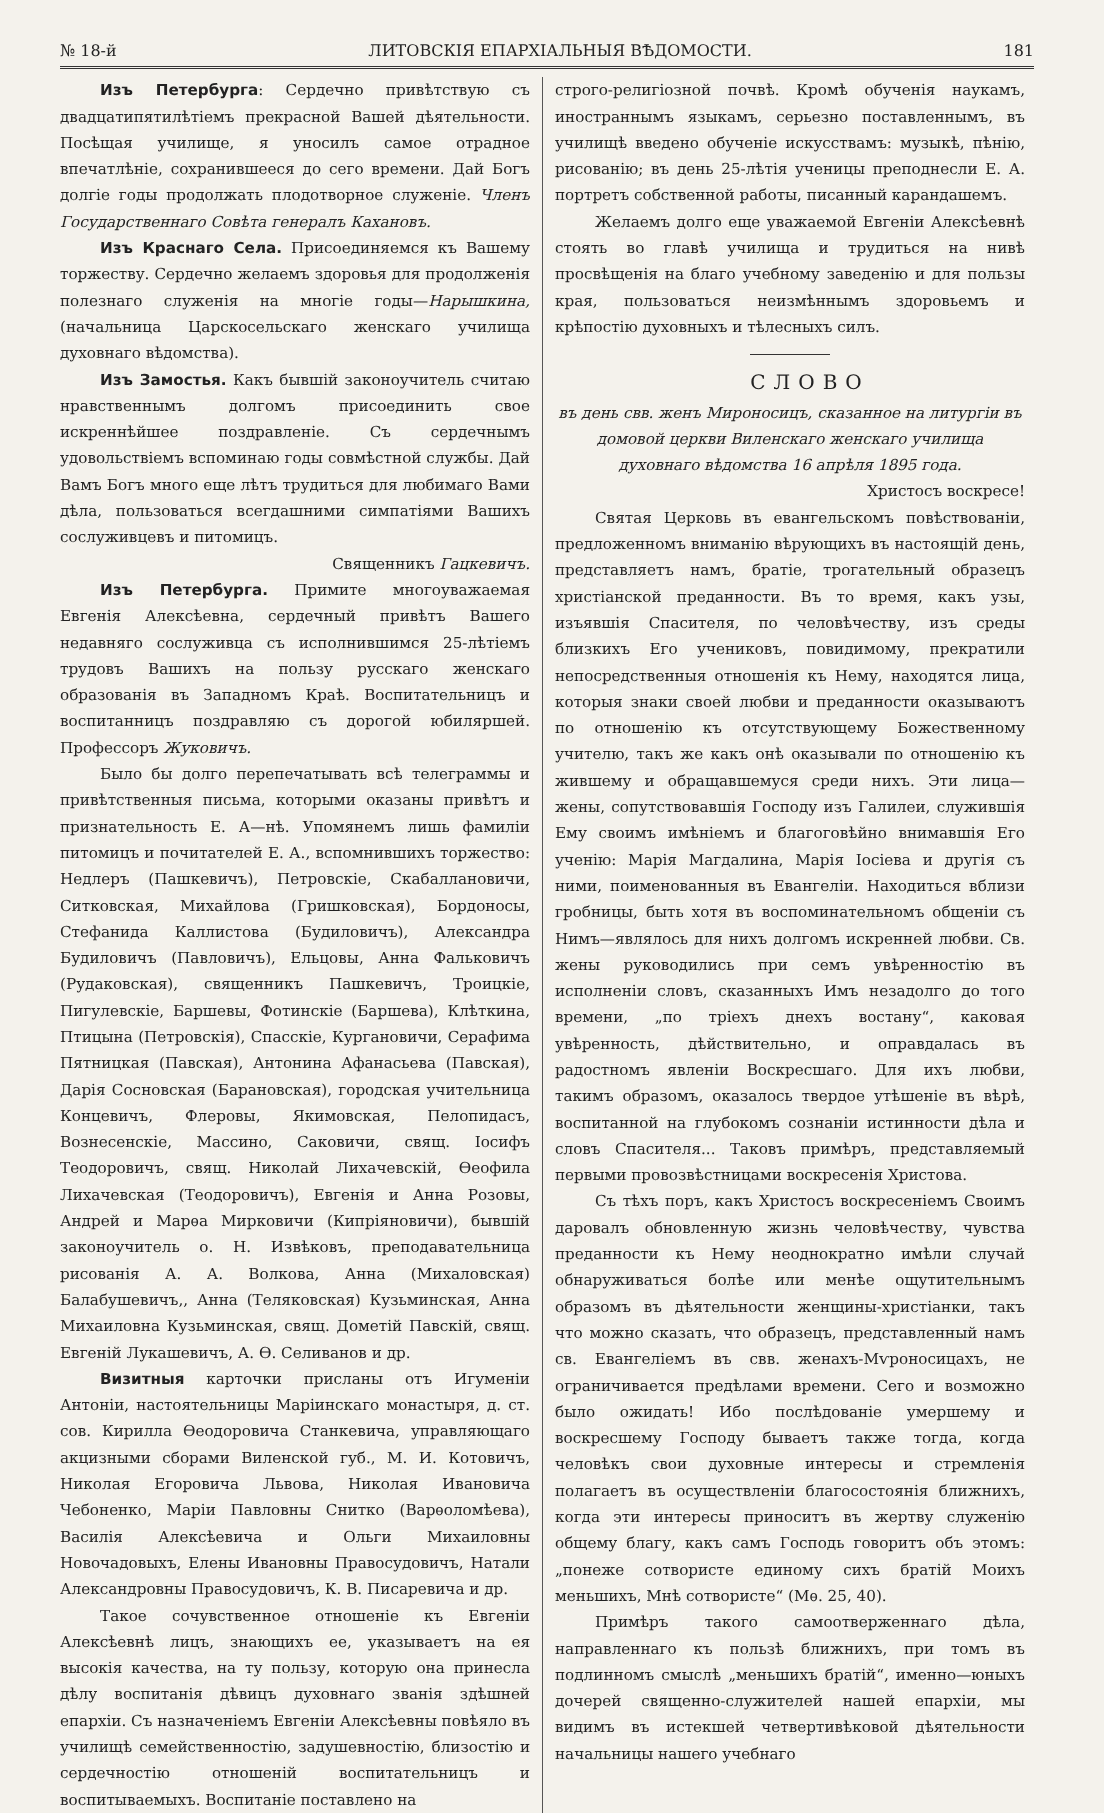№ 18-й ЛИТОВСКІЯ ЕПАРХІАЛЬНЫЯ ВѢДОМОСТИ. 181
Изъ Петербурга: Сердечно привѣтствую съ двадцатипятилѣтіемъ прекрасной Вашей дѣятельности. Посѣщая училище, я уносилъ самое отрадное впечатлѣніе, сохранившееся до сего времени. Дай Богъ долгіе годы продолжать плодотворное служеніе. Членъ Государственнаго Совѣта генералъ Кахановъ.
Изъ Краснаго Села. Присоединяемся къ Вашему торжеству. Сердечно желаемъ здоровья для продолженія полезнаго служенія на многіе годы—Нарышкина, (начальница Царскосельскаго женскаго училища духовнаго вѣдомства).
Изъ Замостья. Какъ бывшій законоучитель считаю нравственнымъ долгомъ присоединить свое искреннѣйшее поздравленіе. Съ сердечнымъ удовольствіемъ вспоминаю годы совмѣстной службы. Дай Вамъ Богъ много еще лѣтъ трудиться для любимаго Вами дѣла, пользоваться всегдашними симпатіями Вашихъ сослуживцевъ и питомицъ.
Священникъ Гацкевичъ.
Изъ Петербурга. Примите многоуважаемая Евгенія Алексѣевна, сердечный привѣтъ Вашего недавняго сослуживца съ исполнившимся 25-лѣтіемъ трудовъ Вашихъ на пользу русскаго женскаго образованія въ Западномъ Краѣ. Воспитательницъ и воспитанницъ поздравляю съ дорогой юбиляршей. Профессоръ Жуковичъ.
Было бы долго перепечатывать всѣ телеграммы и привѣтственныя письма, которыми оказаны привѣтъ и признательность Е. А—нѣ. Упомянемъ лишь фамиліи питомицъ и почитателей Е. А., вспомнившихъ торжество: Недлеръ (Пашкевичъ), Петровскіе, Скабаллановичи, Ситковская, Михайлова (Гришковская), Бордоносы, Стефанида Каллистова (Будиловичъ), Александра Будиловичъ (Павловичъ), Ельцовы, Анна Фальковичъ (Рудаковская), священникъ Пашкевичъ, Троицкіе, Пигулевскіе, Баршевы, Фотинскіе (Баршева), Клѣткина, Птицына (Петровскія), Спасскіе, Кургановичи, Серафима Пятницкая (Павская), Антонина Афанасьева (Павская), Дарія Сосновская (Барановская), городская учительница Концевичъ, Флеровы, Якимовская, Пелопидасъ, Вознесенскіе, Массино, Саковичи, свящ. Іосифъ Теодоровичъ, свящ. Николай Лихачевскій, Ѳеофила Лихачевская (Теодоровичъ), Евгенія и Анна Розовы, Андрей и Марѳа Мирковичи (Кипріяновичи), бывшій законоучитель о. Н. Извѣковъ, преподавательница рисованія А. А. Волкова, Анна (Михаловская) Балабушевичъ,, Анна (Теляковская) Кузьминская, Анна Михаиловна Кузьминская, свящ. Дометій Павскій, свящ. Евгеній Лукашевичъ, А. Ѳ. Селиванов и др.
Визитныя карточки присланы отъ Игуменіи Антоніи, настоятельницы Маріинскаго монастыря, д. ст. сов. Кирилла Ѳеодоровича Станкевича, управляющаго акцизными сборами Виленской губ., М. И. Котовичъ, Николая Егоровича Львова, Николая Ивановича Чебоненко, Маріи Павловны Снитко (Варѳоломѣева), Василія Алексѣевича и Ольги Михаиловны Новочадовыхъ, Елены Ивановны Правосудовичъ, Натали Александровны Правосудовичъ, К. В. Писаревича и др.
Такое сочувственное отношеніе къ Евгеніи Алексѣевнѣ лицъ, знающихъ ее, указываетъ на ея высокія качества, на ту пользу, которую она принесла дѣлу воспитанія дѣвицъ духовнаго званія здѣшней епархіи. Съ назначеніемъ Евгеніи Алексѣевны повѣяло въ училищѣ семейственностію, задушевностію, близостію и сердечностію отношеній воспитательницъ и воспитываемыхъ. Воспитаніе поставлено на
строго-религіозной почвѣ. Кромѣ обученія наукамъ, иностраннымъ языкамъ, серьезно поставленнымъ, въ училищѣ введено обученіе искусствамъ: музыкѣ, пѣнію, рисованію; въ день 25-лѣтія ученицы преподнесли Е. А. портретъ собственной работы, писанный карандашемъ.
Желаемъ долго еще уважаемой Евгеніи Алексѣевнѣ стоять во главѣ училища и трудиться на нивѣ просвѣщенія на благо учебному заведенію и для пользы края, пользоваться неизмѣннымъ здоровьемъ и крѣпостію духовныхъ и тѣлесныхъ силъ.
СЛОВО
въ день свв. женъ Мироносицъ, сказанное на литургіи въ домовой церкви Виленскаго женскаго училища духовнаго вѣдомства 16 апрѣля 1895 года.
Христосъ воскресе!
Святая Церковь въ евангельскомъ повѣствованіи, предложенномъ вниманію вѣрующихъ въ настоящій день, представляетъ намъ, братіе, трогательный образецъ христіанской преданности. Въ то время, какъ узы, изъявшія Спасителя, по человѣчеству, изъ среды близкихъ Его учениковъ, повидимому, прекратили непосредственныя отношенія къ Нему, находятся лица, которыя знаки своей любви и преданности оказываютъ по отношенію къ отсутствующему Божественному учителю, такъ же какъ онѣ оказывали по отношенію къ жившему и обращавшемуся среди нихъ. Эти лица—жены, сопутствовавшія Господу изъ Галилеи, служившія Ему своимъ имѣніемъ и благоговѣйно внимавшія Его ученію: Марія Магдалина, Марія Іосіева и другія съ ними, поименованныя въ Евангеліи. Находиться вблизи гробницы, быть хотя въ воспоминательномъ общеніи съ Нимъ—являлось для нихъ долгомъ искренней любви. Св. жены руководились при семъ увѣренностію въ исполненіи словъ, сказанныхъ Имъ незадолго до того времени, „по тріехъ днехъ востану“, каковая увѣренность, дѣйствительно, и оправдалась въ радостномъ явленіи Воскресшаго. Для ихъ любви, такимъ образомъ, оказалось твердое утѣшеніе въ вѣрѣ, воспитанной на глубокомъ сознаніи истинности дѣла и словъ Спасителя... Таковъ примѣръ, представляемый первыми провозвѣстницами воскресенія Христова.
Съ тѣхъ поръ, какъ Христосъ воскресеніемъ Своимъ даровалъ обновленную жизнь человѣчеству, чувства преданности къ Нему неоднократно имѣли случай обнаруживаться болѣе или менѣе ощутительнымъ образомъ въ дѣятельности женщины-христіанки, такъ что можно сказать, что образецъ, представленный намъ св. Евангеліемъ въ свв. женахъ-Мѵроносицахъ, не ограничивается предѣлами времени. Сего и возможно было ожидать! Ибо послѣдованіе умершему и воскресшему Господу бываетъ также тогда, когда человѣкъ свои духовные интересы и стремленія полагаетъ въ осуществленіи благосостоянія ближнихъ, когда эти интересы приноситъ въ жертву служенію общему благу, какъ самъ Господь говоритъ объ этомъ: „понеже сотвористе единому сихъ братій Моихъ меньшихъ, Мнѣ сотвористе“ (Мѳ. 25, 40).
Примѣръ такого самоотверженнаго дѣла, направленнаго къ пользѣ ближнихъ, при томъ въ подлинномъ смыслѣ „меньшихъ братій“, именно—юныхъ дочерей священно-служителей нашей епархіи, мы видимъ въ истекшей четвертивѣковой дѣятельности начальницы нашего учебнаго